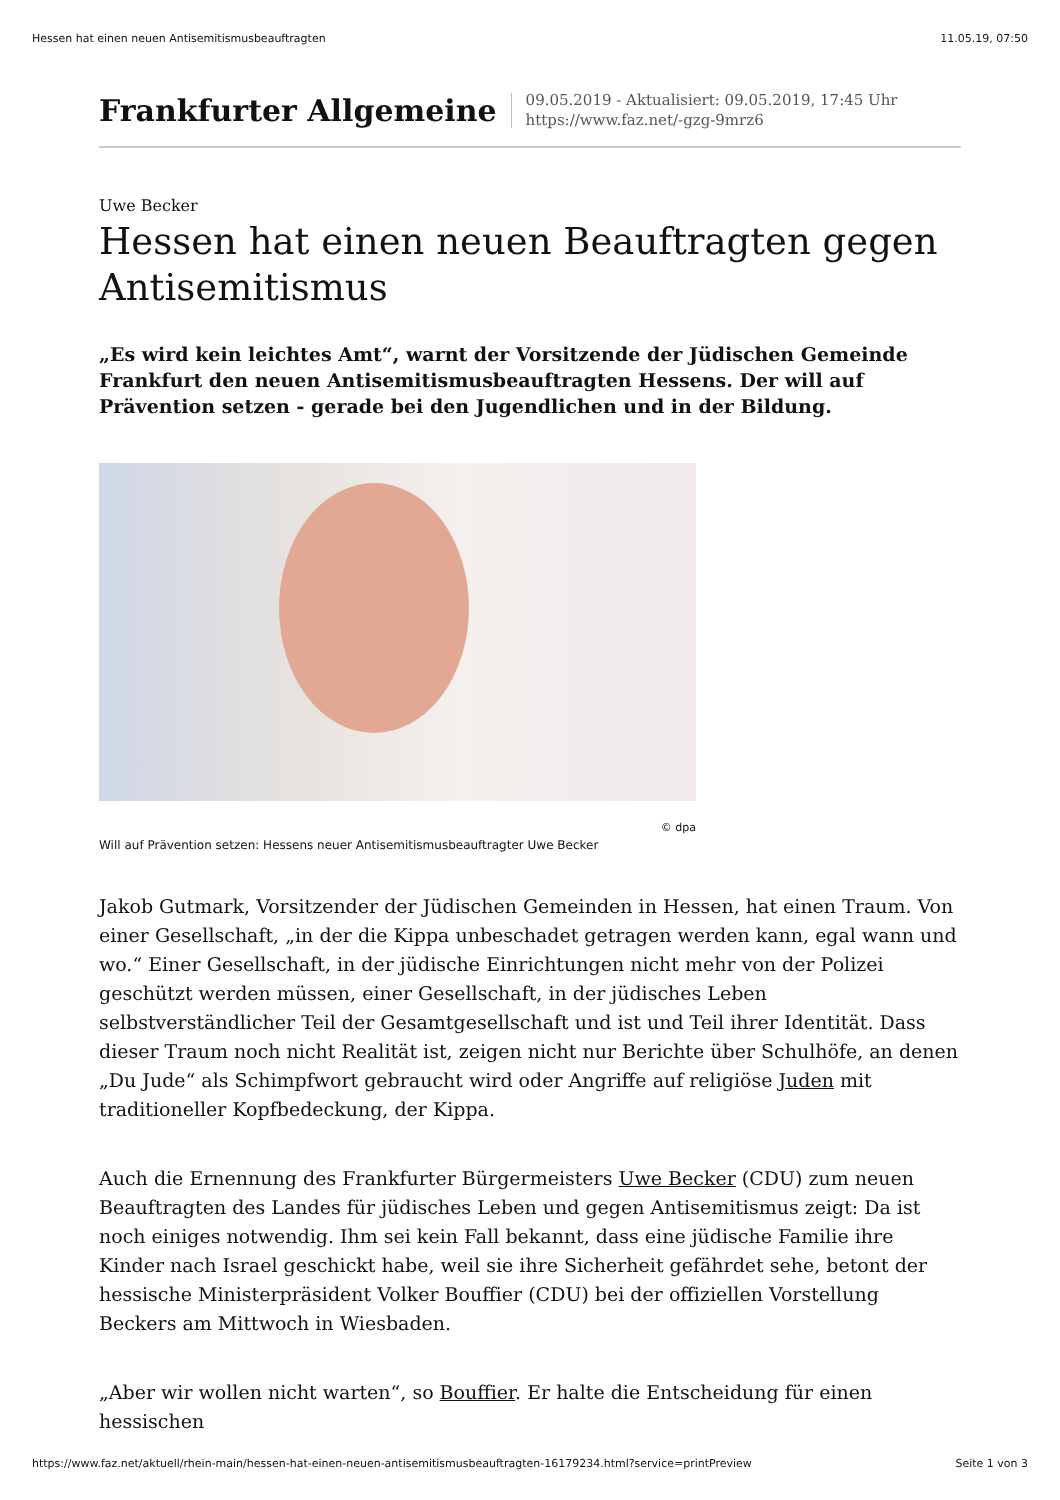Hessen hat einen neuen Antisemitismusbeauftragten 11.05.19, 07:50
Frankfurter Allgemeine
09.05.2019 - Aktualisiert: 09.05.2019, 17:45 Uhr
https://www.faz.net/-gzg-9mrz6
Uwe Becker
Hessen hat einen neuen Beauftragten gegen Antisemitismus
„Es wird kein leichtes Amt“, warnt der Vorsitzende der Jüdischen Gemeinde Frankfurt den neuen Antisemitismusbeauftragten Hessens. Der will auf Prävention setzen - gerade bei den Jugendlichen und in der Bildung.
© dpa
Will auf Prävention setzen: Hessens neuer Antisemitismusbeauftragter Uwe Becker
Jakob Gutmark, Vorsitzender der Jüdischen Gemeinden in Hessen, hat einen Traum. Von einer Gesellschaft, „in der die Kippa unbeschadet getragen werden kann, egal wann und wo.“ Einer Gesellschaft, in der jüdische Einrichtungen nicht mehr von der Polizei geschützt werden müssen, einer Gesellschaft, in der jüdisches Leben selbstverständlicher Teil der Gesamtgesellschaft und ist und Teil ihrer Identität. Dass dieser Traum noch nicht Realität ist, zeigen nicht nur Berichte über Schulhöfe, an denen „Du Jude“ als Schimpfwort gebraucht wird oder Angriffe auf religiöse Juden mit traditioneller Kopfbedeckung, der Kippa.
Auch die Ernennung des Frankfurter Bürgermeisters Uwe Becker (CDU) zum neuen Beauftragten des Landes für jüdisches Leben und gegen Antisemitismus zeigt: Da ist noch einiges notwendig. Ihm sei kein Fall bekannt, dass eine jüdische Familie ihre Kinder nach Israel geschickt habe, weil sie ihre Sicherheit gefährdet sehe, betont der hessische Ministerpräsident Volker Bouffier (CDU) bei der offiziellen Vorstellung Beckers am Mittwoch in Wiesbaden.
„Aber wir wollen nicht warten“, so Bouffier. Er halte die Entscheidung für einen hessischen
https://www.faz.net/aktuell/rhein-main/hessen-hat-einen-neuen-antisemitismusbeauftragten-16179234.html?service=printPreview Seite 1 von 3